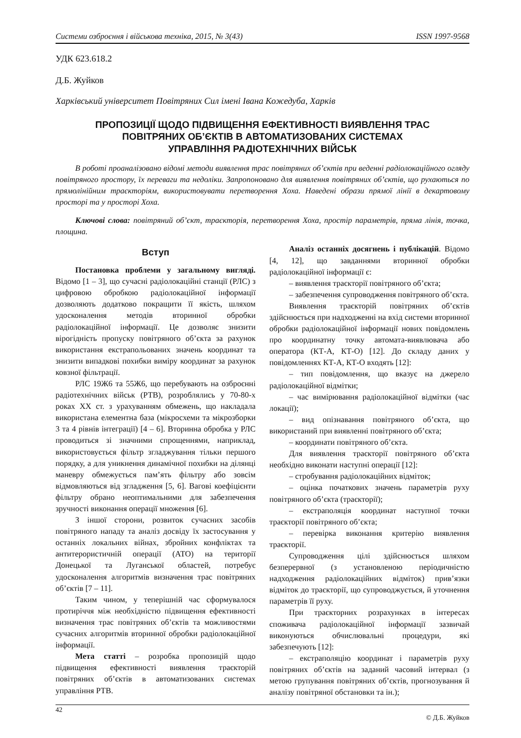Системи озброєння і військова техніка, 2015, № 3(43) ISSN 1997-9568
УДК 623.618.2
Д.Б. Жуйков
Харківський університет Повітряних Сил імені Івана Кожедуба, Харків
ПРОПОЗИЦІЇ ЩОДО ПІДВИЩЕННЯ ЕФЕКТИВНОСТІ ВИЯВЛЕННЯ ТРАС
ПОВІТРЯНИХ ОБ’ЄКТІВ В АВТОМАТИЗОВАНИХ СИСТЕМАХ
УПРАВЛІННЯ РАДІОТЕХНІЧНИХ ВІЙСЬК
В роботі проаналізовано відомі методи виявлення трас повітряних об’єктів при веденні радіолокаційного огляду повітряного простору, їх переваги та недоліки. Запропоновано для виявлення повітряних об’єктів, що рухаються по прямолінійним траєкторіям, використовувати перетворення Хоха. Наведені образи прямої лінії в декартовому просторі та у просторі Хоха.
Ключові слова: повітряний об’єкт, траєкторія, перетворення Хоха, простір параметрів, пряма лінія, точка, площина.
Вступ
Постановка проблеми у загальному вигляді. Відомо [1 – 3], що сучасні радіолокаційні станції (РЛС) з цифровою обробкою радіолокаційної інформації дозволяють додатково покращити її якість, шляхом удосконалення методів вторинної обробки радіолокаційної інформації. Це дозволяє знизити вірогідність пропуску повітряного об’єкта за рахунок використання екстрапольованих значень координат та знизити випадкові похибки виміру координат за рахунок ковзної фільтрації.
РЛС 19Ж6 та 55Ж6, що перебувають на озброєнні радіотехнічних військ (РТВ), розроблялись у 70-80-х роках XX ст. з урахуванням обмежень, що накладала використана елементна база (мікросхеми та мікрозборки 3 та 4 рівнів інтеграції) [4 – 6]. Вторинна обробка у РЛС проводиться зі значними спрощеннями, наприклад, використовується фільтр згладжування тільки першого порядку, а для уникнення динамічної похибки на ділянці маневру обмежується пам’ять фільтру або зовсім відмовляються від згладження [5, 6]. Вагові коефіцієнти фільтру обрано неоптимальними для забезпечення зручності виконання операції множення [6].
З іншої сторони, розвиток сучасних засобів повітряного нападу та аналіз досвіду їх застосування у останніх локальних війнах, збройних конфліктах та антитерористичній операції (АТО) на території Донецької та Луганської областей, потребує удосконалення алгоритмів визначення трас повітряних об’єктів [7 – 11].
Таким чином, у теперішній час сформувалося протиріччя між необхідністю підвищення ефективності визначення трас повітряних об’єктів та можливостями сучасних алгоритмів вторинної обробки радіолокаційної інформації.
Мета статті – розробка пропозицій щодо підвищення ефективності виявлення траєкторій повітряних об’єктів в автоматизованих системах управління РТВ.
Аналіз останніх досягнень і публікацій. Відомо [4, 12], що завданнями вторинної обробки радіолокаційної інформації є:
– виявлення траєкторії повітряного об’єкта;
– забезпечення супроводження повітряного об’єкта.
Виявлення траєкторій повітряних об’єктів здійснюється при надходженні на вхід системи вторинної обробки радіолокаційної інформації нових повідомлень про координатну точку автомата-виявлювача або оператора (КТ-А, КТ-О) [12]. До складу даних у повідомленнях КТ-А, КТ-О входять [12]:
– тип повідомлення, що вказує на джерело радіолокаційної відмітки;
– час вимірювання радіолокаційної відмітки (час локації);
– вид опізнавання повітряного об’єкта, що використаний при виявленні повітряного об’єкта;
– координати повітряного об’єкта.
Для виявлення траєкторії повітряного об’єкта необхідно виконати наступні операції [12]:
– стробування радіолокаційних відміток;
– оцінка початкових значень параметрів руху повітряного об’єкта (траєкторії);
– екстраполяція координат наступної точки траєкторії повітряного об’єкта;
– перевірка виконання критерію виявлення траєкторії.
Супроводження цілі здійснюється шляхом безперервної (з установленою періодичністю надходження радіолокаційних відміток) прив’язки відміток до траєкторії, що супроводжується, й уточнення параметрів її руху.
При траєкторних розрахунках в інтересах споживача радіолокаційної інформації зазвичай виконуються обчислювальні процедури, які забезпечують [12]:
– екстраполяцію координат і параметрів руху повітряних об’єктів на заданий часовий інтервал (з метою групування повітряних об’єктів, прогнозування й аналізу повітряної обстановки та ін.);
42 © Д.Б. Жуйков